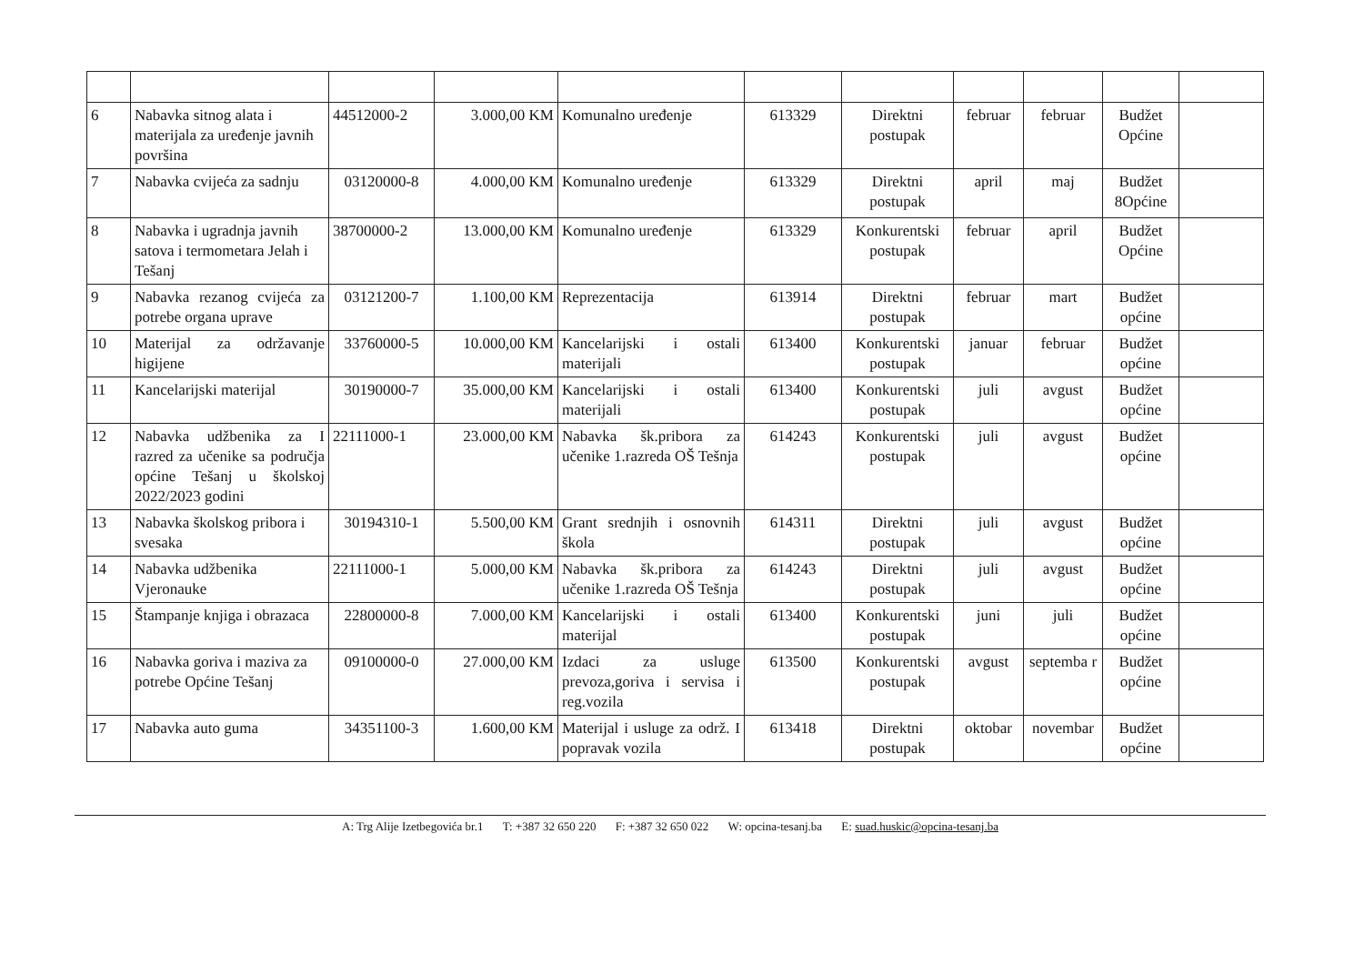| 6 | Nabavka sitnog alata i materijala za uređenje javnih površina | 44512000-2 | 3.000,00 KM | Komunalno uređenje | 613329 | Direktni postupak | februar | februar | Budžet Općine | |
| 7 | Nabavka cvijeća za sadnju | 03120000-8 | 4.000,00 KM | Komunalno uređenje | 613329 | Direktni postupak | april | maj | Budžet 8Općine | |
| 8 | Nabavka i ugradnja javnih satova i termometara Jelah i Tešanj | 38700000-2 | 13.000,00 KM | Komunalno uređenje | 613329 | Konkurentski postupak | februar | april | Budžet Općine | |
| 9 | Nabavka rezanog cvijeća za potrebe organa uprave | 03121200-7 | 1.100,00 KM | Reprezentacija | 613914 | Direktni postupak | februar | mart | Budžet općine | |
| 10 | Materijal za održavanje higijene | 33760000-5 | 10.000,00 KM | Kancelarijski i ostali materijali | 613400 | Konkurentski postupak | januar | februar | Budžet općine | |
| 11 | Kancelarijski materijal | 30190000-7 | 35.000,00 KM | Kancelarijski i ostali materijali | 613400 | Konkurentski postupak | juli | avgust | Budžet općine | |
| 12 | Nabavka udžbenika za I razred za učenike sa područja općine Tešanj u školskoj 2022/2023 godini | 22111000-1 | 23.000,00 KM | Nabavka šk.pribora za učenike 1.razreda OŠ Tešnja | 614243 | Konkurentski postupak | juli | avgust | Budžet općine | |
| 13 | Nabavka školskog pribora i svesaka | 30194310-1 | 5.500,00 KM | Grant srednjih i osnovnih škola | 614311 | Direktni postupak | juli | avgust | Budžet općine | |
| 14 | Nabavka udžbenika Vjeronauke | 22111000-1 | 5.000,00 KM | Nabavka šk.pribora za učenike 1.razreda OŠ Tešnja | 614243 | Direktni postupak | juli | avgust | Budžet općine | |
| 15 | Štampanje knjiga i obrazaca | 22800000-8 | 7.000,00 KM | Kancelarijski i ostali materijal | 613400 | Konkurentski postupak | juni | juli | Budžet općine | |
| 16 | Nabavka goriva i maziva za potrebe Općine Tešanj | 09100000-0 | 27.000,00 KM | Izdaci za usluge prevoza,goriva i servisa i reg.vozila | 613500 | Konkurentski postupak | avgust | septemba r | Budžet općine | |
| 17 | Nabavka auto guma | 34351100-3 | 1.600,00 KM | Materijal i usluge za održ. I popravak vozila | 613418 | Direktni postupak | oktobar | novembar | Budžet općine | |
A: Trg Alije Izetbegovića br.1 T: +387 32 650 220 F: +387 32 650 022 W: opcina-tesanj.ba E: suad.huskic@opcina-tesanj.ba